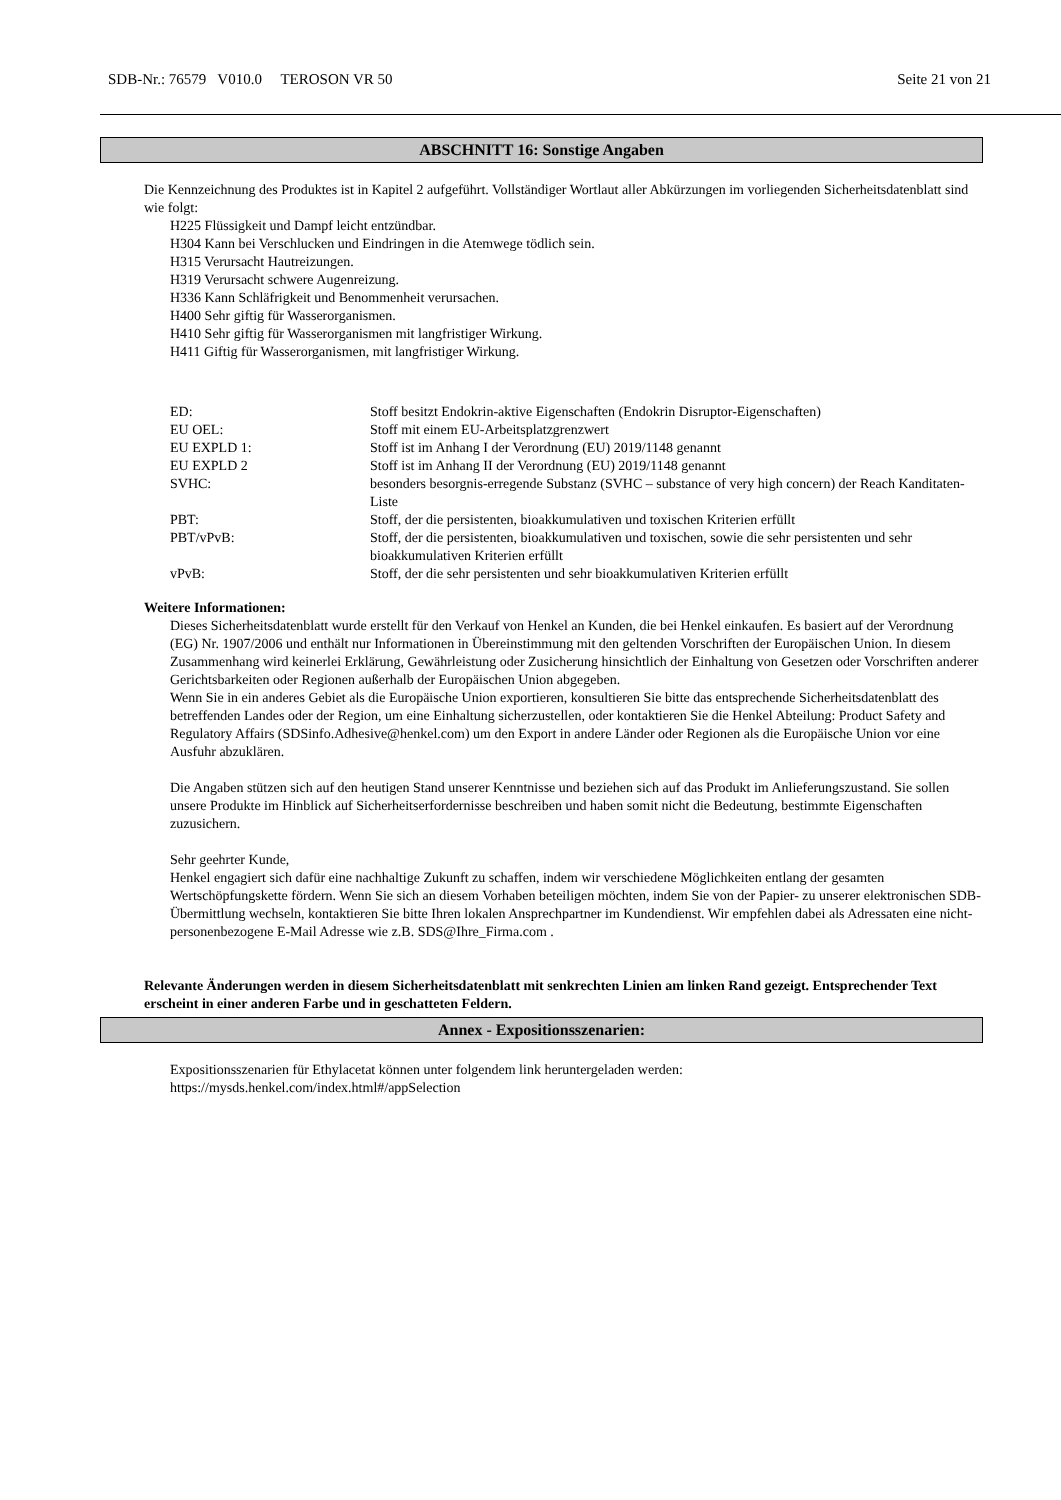SDB-Nr.: 76579 V010.0 TEROSON VR 50 Seite 21 von 21
ABSCHNITT 16: Sonstige Angaben
Die Kennzeichnung des Produktes ist in Kapitel 2 aufgeführt. Vollständiger Wortlaut aller Abkürzungen im vorliegenden Sicherheitsdatenblatt sind wie folgt:
H225 Flüssigkeit und Dampf leicht entzündbar.
H304 Kann bei Verschlucken und Eindringen in die Atemwege tödlich sein.
H315 Verursacht Hautreizungen.
H319 Verursacht schwere Augenreizung.
H336 Kann Schläfrigkeit und Benommenheit verursachen.
H400 Sehr giftig für Wasserorganismen.
H410 Sehr giftig für Wasserorganismen mit langfristiger Wirkung.
H411 Giftig für Wasserorganismen, mit langfristiger Wirkung.
| ED: | Stoff besitzt Endokrin-aktive Eigenschaften (Endokrin Disruptor-Eigenschaften) |
| EU OEL: | Stoff mit einem EU-Arbeitsplatzgrenzwert |
| EU EXPLD 1: | Stoff ist im Anhang I der Verordnung (EU) 2019/1148 genannt |
| EU EXPLD 2 | Stoff ist im Anhang II der Verordnung (EU) 2019/1148 genannt |
| SVHC: | besonders besorgnis-erregende Substanz (SVHC – substance of very high concern) der Reach Kanditaten-Liste |
| PBT: | Stoff, der die persistenten, bioakkumulativen und toxischen Kriterien erfüllt |
| PBT/vPvB: | Stoff, der die persistenten, bioakkumulativen und toxischen, sowie die sehr persistenten und sehr bioakkumulativen Kriterien erfüllt |
| vPvB: | Stoff, der die sehr persistenten und sehr bioakkumulativen Kriterien erfüllt |
Weitere Informationen:
Dieses Sicherheitsdatenblatt wurde erstellt für den Verkauf von Henkel an Kunden, die bei Henkel einkaufen. Es basiert auf der Verordnung (EG) Nr. 1907/2006 und enthält nur Informationen in Übereinstimmung mit den geltenden Vorschriften der Europäischen Union. In diesem Zusammenhang wird keinerlei Erklärung, Gewährleistung oder Zusicherung hinsichtlich der Einhaltung von Gesetzen oder Vorschriften anderer Gerichtsbarkeiten oder Regionen außerhalb der Europäischen Union abgegeben.
Wenn Sie in ein anderes Gebiet als die Europäische Union exportieren, konsultieren Sie bitte das entsprechende Sicherheitsdatenblatt des betreffenden Landes oder der Region, um eine Einhaltung sicherzustellen, oder kontaktieren Sie die Henkel Abteilung: Product Safety and Regulatory Affairs (SDSinfo.Adhesive@henkel.com) um den Export in andere Länder oder Regionen als die Europäische Union vor eine Ausfuhr abzuklären.
Die Angaben stützen sich auf den heutigen Stand unserer Kenntnisse und beziehen sich auf das Produkt im Anlieferungszustand. Sie sollen unsere Produkte im Hinblick auf Sicherheitserfordernisse beschreiben und haben somit nicht die Bedeutung, bestimmte Eigenschaften zuzusichern.
Sehr geehrter Kunde,
Henkel engagiert sich dafür eine nachhaltige Zukunft zu schaffen, indem wir verschiedene Möglichkeiten entlang der gesamten Wertschöpfungskette fördern. Wenn Sie sich an diesem Vorhaben beteiligen möchten, indem Sie von der Papier- zu unserer elektronischen SDB-Übermittlung wechseln, kontaktieren Sie bitte Ihren lokalen Ansprechpartner im Kundendienst. Wir empfehlen dabei als Adressaten eine nicht-personenbezogene E-Mail Adresse wie z.B. SDS@Ihre_Firma.com .
Relevante Änderungen werden in diesem Sicherheitsdatenblatt mit senkrechten Linien am linken Rand gezeigt. Entsprechender Text erscheint in einer anderen Farbe und in geschatteten Feldern.
Annex - Expositionsszenarien:
Expositionsszenarien für Ethylacetat können unter folgendem link heruntergeladen werden:
https://mysds.henkel.com/index.html#/appSelection